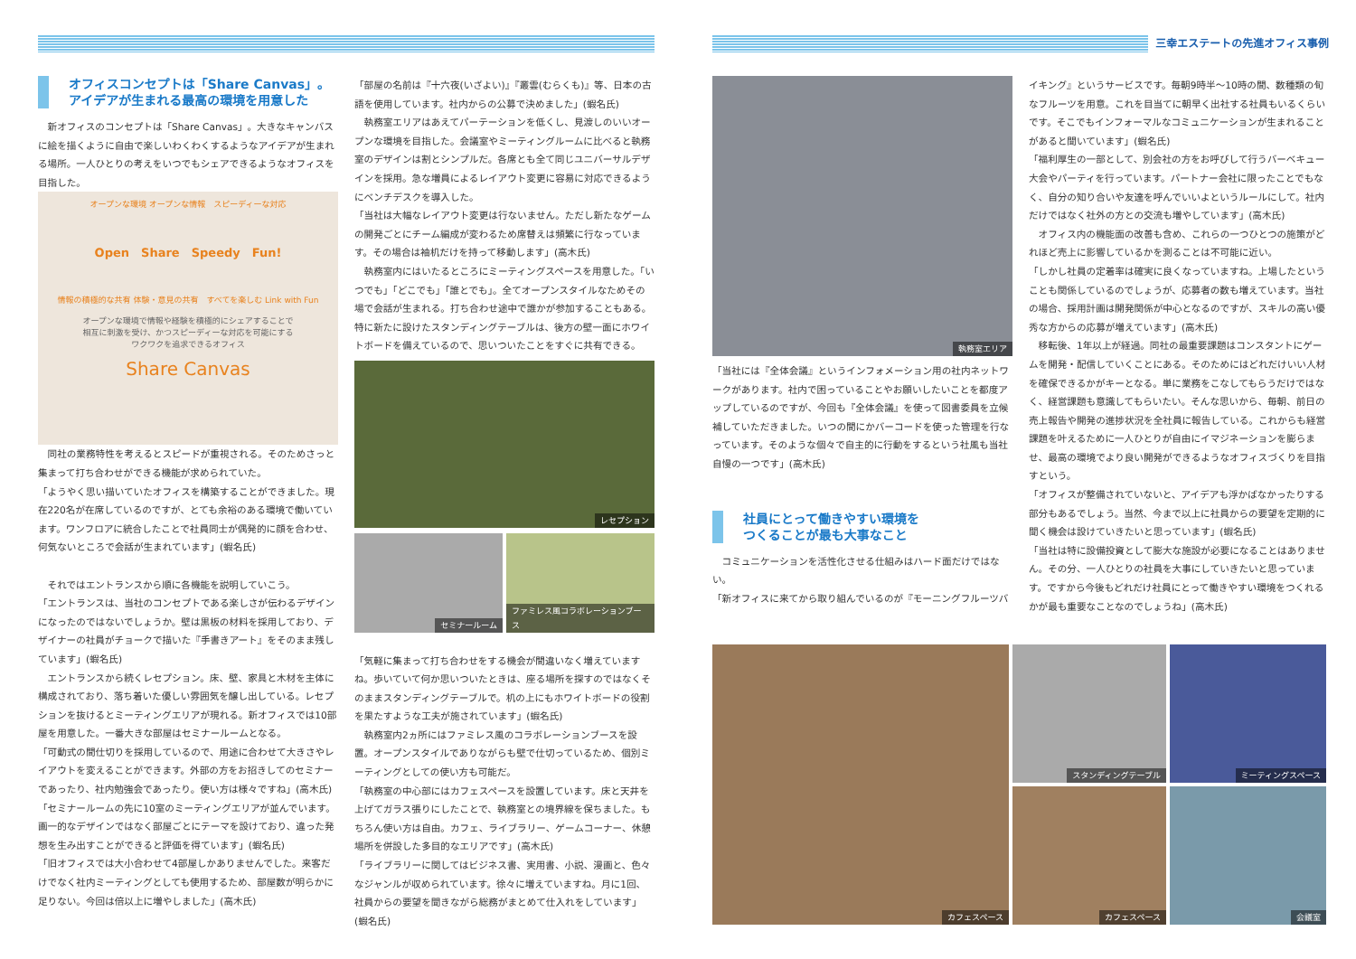オフィスコンセプトは「Share Canvas」。
アイデアが生まれる最高の環境を用意した
　新オフィスのコンセプトは「Share Canvas」。大きなキャンバスに絵を描くように自由で楽しいわくわくするようなアイデアが生まれる場所。一人ひとりの考えをいつでもシェアできるようなオフィスを目指した。
オープンな環境 オープンな情報　スピーディーな対応
Open　Share　Speedy　Fun!
情報の積極的な共有 体験・意見の共有　すべてを楽しむ Link with Fun
オープンな環境で情報や経験を積極的にシェアすることで
相互に刺激を受け、かつスピーディーな対応を可能にする
ワクワクを追求できるオフィス
Share Canvas
　同社の業務特性を考えるとスピードが重視される。そのためさっと集まって打ち合わせができる機能が求められていた。
「ようやく思い描いていたオフィスを構築することができました。現在220名が在席しているのですが、とても余裕のある環境で働いています。ワンフロアに統合したことで社員同士が偶発的に顔を合わせ、何気ないところで会話が生まれています」(蝦名氏)
　それではエントランスから順に各機能を説明していこう。
「エントランスは、当社のコンセプトである楽しさが伝わるデザインになったのではないでしょうか。壁は黒板の材料を採用しており、デザイナーの社員がチョークで描いた『手書きアート』をそのまま残しています」(蝦名氏)
　エントランスから続くレセプション。床、壁、家具と木材を主体に構成されており、落ち着いた優しい雰囲気を醸し出している。レセプションを抜けるとミーティングエリアが現れる。新オフィスでは10部屋を用意した。一番大きな部屋はセミナールームとなる。
「可動式の間仕切りを採用しているので、用途に合わせて大きさやレイアウトを変えることができます。外部の方をお招きしてのセミナーであったり、社内勉強会であったり。使い方は様々ですね」(高木氏)
「セミナールームの先に10室のミーティングエリアが並んでいます。画一的なデザインではなく部屋ごとにテーマを設けており、違った発想を生み出すことができると評価を得ています」(蝦名氏)
「旧オフィスでは大小合わせて4部屋しかありませんでした。来客だけでなく社内ミーティングとしても使用するため、部屋数が明らかに足りない。今回は倍以上に増やしました」(高木氏)
「部屋の名前は『十六夜(いざよい)』『叢雲(むらくも)』等、日本の古語を使用しています。社内からの公募で決めました」(蝦名氏)
　執務室エリアはあえてパーテーションを低くし、見渡しのいいオープンな環境を目指した。会議室やミーティングルームに比べると執務室のデザインは割とシンプルだ。各席とも全て同じユニバーサルデザインを採用。急な増員によるレイアウト変更に容易に対応できるようにベンチデスクを導入した。
「当社は大幅なレイアウト変更は行ないません。ただし新たなゲームの開発ごとにチーム編成が変わるため席替えは頻繁に行なっています。その場合は袖机だけを持って移動します」(高木氏)
　執務室内にはいたるところにミーティングスペースを用意した。「いつでも」「どこでも」「誰とでも」。全てオープンスタイルなためその場で会話が生まれる。打ち合わせ途中で誰かが参加することもある。特に新たに設けたスタンディングテーブルは、後方の壁一面にホワイトボードを備えているので、思いついたことをすぐに共有できる。
レセプション
セミナールーム
ファミレス風コラボレーションブース
「気軽に集まって打ち合わせをする機会が間違いなく増えていますね。歩いていて何か思いついたときは、座る場所を探すのではなくそのままスタンディングテーブルで。机の上にもホワイトボードの役割を果たすような工夫が施されています」(蝦名氏)
　執務室内2ヵ所にはファミレス風のコラボレーションブースを設置。オープンスタイルでありながらも壁で仕切っているため、個別ミーティングとしての使い方も可能だ。
「執務室の中心部にはカフェスペースを設置しています。床と天井を上げてガラス張りにしたことで、執務室との境界線を保ちました。もちろん使い方は自由。カフェ、ライブラリー、ゲームコーナー、休憩場所を併設した多目的なエリアです」(高木氏)
「ライブラリーに関してはビジネス書、実用書、小説、漫画と、色々なジャンルが収められています。徐々に増えていますね。月に1回、社員からの要望を聞きながら総務がまとめて仕入れをしています」(蝦名氏)
三幸エステートの先進オフィス事例
執務室エリア
「当社には『全体会議』というインフォメーション用の社内ネットワークがあります。社内で困っていることやお願いしたいことを都度アップしているのですが、今回も『全体会議』を使って図書委員を立候補していただきました。いつの間にかバーコードを使った管理を行なっています。そのような個々で自主的に行動をするという社風も当社自慢の一つです」(高木氏)
社員にとって働きやすい環境を
つくることが最も大事なこと
　コミュニケーションを活性化させる仕組みはハード面だけではない。
「新オフィスに来てから取り組んでいるのが『モーニングフルーツバ
イキング』というサービスです。毎朝9時半～10時の間、数種類の旬なフルーツを用意。これを目当てに朝早く出社する社員もいるくらいです。そこでもインフォーマルなコミュニケーションが生まれることがあると聞いています」(蝦名氏)
「福利厚生の一部として、別会社の方をお呼びして行うバーベキュー大会やパーティを行っています。パートナー会社に限ったことでもなく、自分の知り合いや友達を呼んでいいよというルールにして。社内だけではなく社外の方との交流も増やしています」(高木氏)
　オフィス内の機能面の改善も含め、これらの一つひとつの施策がどれほど売上に影響しているかを測ることは不可能に近い。
「しかし社員の定着率は確実に良くなっていますね。上場したということも関係しているのでしょうが、応募者の数も増えています。当社の場合、採用計画は開発関係が中心となるのですが、スキルの高い優秀な方からの応募が増えています」(高木氏)
　移転後、1年以上が経過。同社の最重要課題はコンスタントにゲームを開発・配信していくことにある。そのためにはどれだけいい人材を確保できるかがキーとなる。単に業務をこなしてもらうだけではなく、経営課題も意識してもらいたい。そんな思いから、毎朝、前日の売上報告や開発の進捗状況を全社員に報告している。これからも経営課題を叶えるために一人ひとりが自由にイマジネーションを膨らませ、最高の環境でより良い開発ができるようなオフィスづくりを目指すという。
「オフィスが整備されていないと、アイデアも浮かばなかったりする部分もあるでしょう。当然、今まで以上に社員からの要望を定期的に聞く機会は設けていきたいと思っています」(蝦名氏)
「当社は特に設備投資として膨大な施設が必要になることはありません。その分、一人ひとりの社員を大事にしていきたいと思っています。ですから今後もどれだけ社員にとって働きやすい環境をつくれるかが最も重要なことなのでしょうね」(高木氏)
カフェスペース
スタンディングテーブル
ミーティングスペース
カフェスペース
会議室